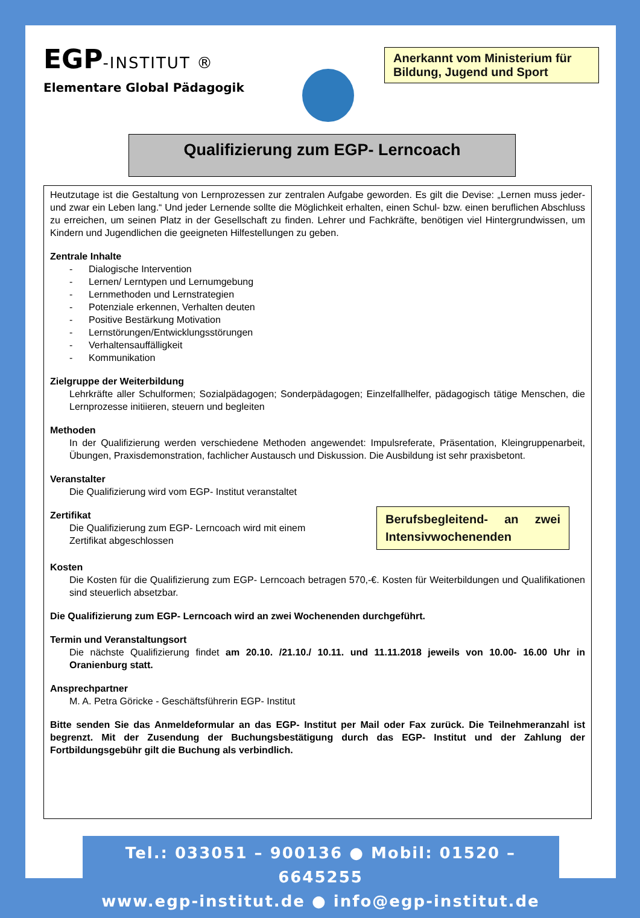EGP-INSTITUT ®
Elementare Global Pädagogik
Anerkannt vom Ministerium für Bildung, Jugend und Sport
Qualifizierung zum EGP- Lerncoach
Heutzutage ist die Gestaltung von Lernprozessen zur zentralen Aufgabe geworden. Es gilt die Devise: „Lernen muss jeder- und zwar ein Leben lang.“ Und jeder Lernende sollte die Möglichkeit erhalten, einen Schul- bzw. einen beruflichen Abschluss zu erreichen, um seinen Platz in der Gesellschaft zu finden. Lehrer und Fachkräfte, benötigen viel Hintergrundwissen, um Kindern und Jugendlichen die geeigneten Hilfestellungen zu geben.
Zentrale Inhalte
- Dialogische Intervention
- Lernen/ Lerntypen und Lernumgebung
- Lernmethoden und Lernstrategien
- Potenziale erkennen, Verhalten deuten
- Positive Bestärkung Motivation
- Lernstörungen/Entwicklungsstörungen
- Verhaltensauffälligkeit
- Kommunikation
Zielgruppe der Weiterbildung
Lehrkräfte aller Schulformen; Sozialpädagogen; Sonderpädagogen; Einzelfallhelfer, pädagogisch tätige Menschen, die Lernprozesse initiieren, steuern und begleiten
Methoden
In der Qualifizierung werden verschiedene Methoden angewendet: Impulsreferate, Präsentation, Kleingruppenarbeit, Übungen, Praxisdemonstration, fachlicher Austausch und Diskussion. Die Ausbildung ist sehr praxisbetont.
Veranstalter
Die Qualifizierung wird vom EGP- Institut veranstaltet
Zertifikat
Die Qualifizierung zum EGP- Lerncoach wird mit einem Zertifikat abgeschlossen
Berufsbegleitend- an zwei Intensivwochenenden
Kosten
Die Kosten für die Qualifizierung zum EGP- Lerncoach betragen 570,-€. Kosten für Weiterbildungen und Qualifikationen sind steuerlich absetzbar.
Die Qualifizierung zum EGP- Lerncoach wird an zwei Wochenenden durchgeführt.
Termin und Veranstaltungsort
Die nächste Qualifizierung findet am 20.10. /21.10./ 10.11. und 11.11.2018 jeweils von 10.00- 16.00 Uhr in Oranienburg statt.
Ansprechpartner
M. A. Petra Göricke - Geschäftsführerin EGP- Institut
Bitte senden Sie das Anmeldeformular an das EGP- Institut per Mail oder Fax zurück. Die Teilnehmeranzahl ist begrenzt. Mit der Zusendung der Buchungsbestätigung durch das EGP- Institut und der Zahlung der Fortbildungsgebühr gilt die Buchung als verbindlich.
Tel.: 033051 – 900136 ● Mobil: 01520 – 6645255
www.egp-institut.de ● info@egp-institut.de